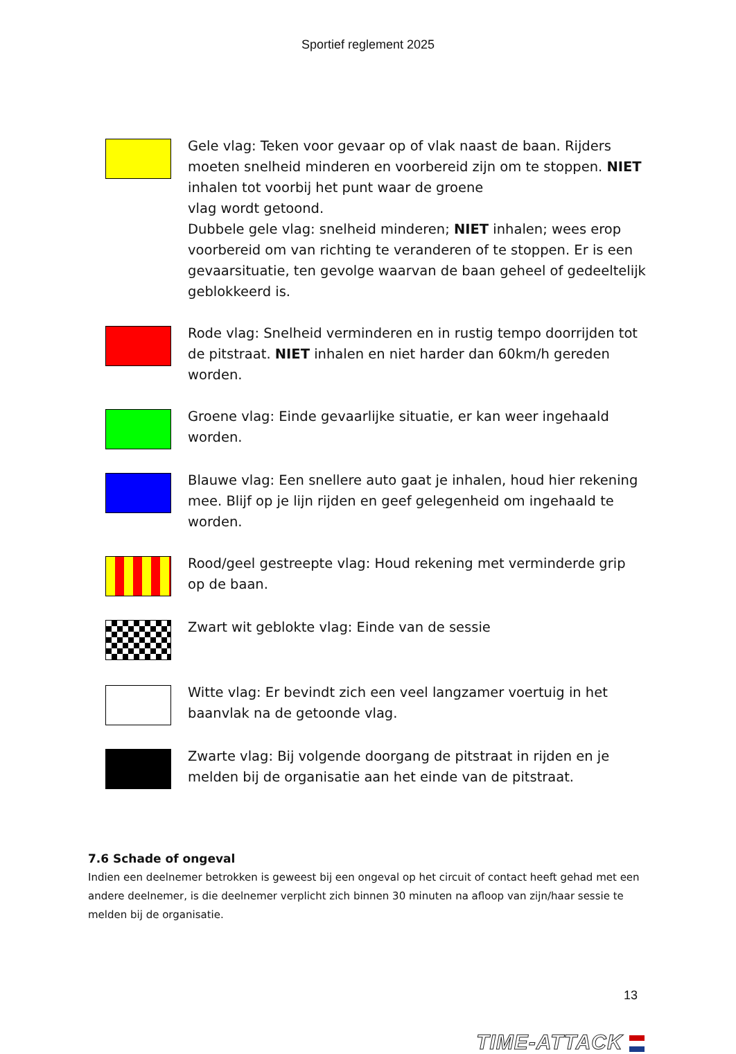Sportief reglement 2025
Gele vlag: Teken voor gevaar op of vlak naast de baan. Rijders moeten snelheid minderen en voorbereid zijn om te stoppen. NIET inhalen tot voorbij het punt waar de groene
vlag wordt getoond.
Dubbele gele vlag: snelheid minderen; NIET inhalen; wees erop voorbereid om van richting te veranderen of te stoppen. Er is een gevaarsituatie, ten gevolge waarvan de baan geheel of gedeeltelijk geblokkeerd is.
Rode vlag: Snelheid verminderen en in rustig tempo doorrijden tot de pitstraat. NIET inhalen en niet harder dan 60km/h gereden worden.
Groene vlag: Einde gevaarlijke situatie, er kan weer ingehaald worden.
Blauwe vlag: Een snellere auto gaat je inhalen, houd hier rekening mee. Blijf op je lijn rijden en geef gelegenheid om ingehaald te worden.
Rood/geel gestreepte vlag: Houd rekening met verminderde grip op de baan.
Zwart wit geblokte vlag: Einde van de sessie
Witte vlag: Er bevindt zich een veel langzamer voertuig in het baanvlak na de getoonde vlag.
Zwarte vlag: Bij volgende doorgang de pitstraat in rijden en je melden bij de organisatie aan het einde van de pitstraat.
7.6 Schade of ongeval
Indien een deelnemer betrokken is geweest bij een ongeval op het circuit of contact heeft gehad met een andere deelnemer, is die deelnemer verplicht zich binnen 30 minuten na afloop van zijn/haar sessie te melden bij de organisatie.
13
TIME-ATTACK